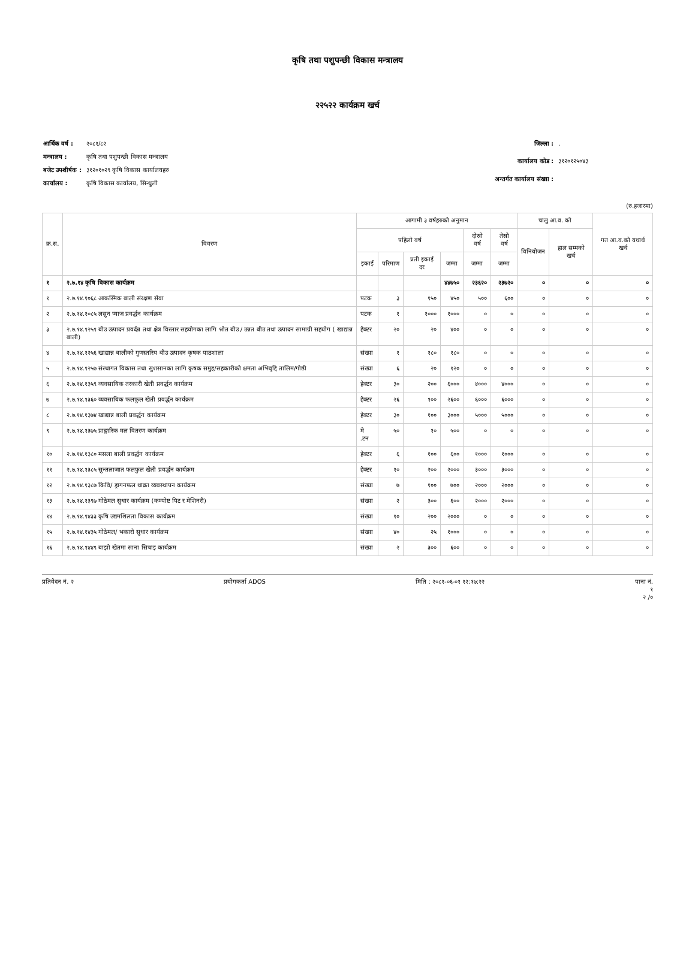कृषि तथा पशुपन्छी विकास मन्त्रालय
२२५२२ कार्यक्रम खर्च
| आर्थिक वर्ष : | २०८१/८२ |
| मन्त्रालय : | कृषि तथा पशुपन्छी विकास मन्त्रालय |
| बजेट उपशीर्षक : | ३१२०१०२९ कृषि विकास कार्यालयहरु |
| कार्यालय : | कृषि विकास कार्यालय, सिन्धुली |
| जिल्ला : | . |
| कार्यालय कोड : | ३१२०१२५०४३ |
| अन्तर्गत कार्यालय संख्या : | |
(रु.हजारमा)
| क्र.स. | विवरण | आगामी ३ वर्षहरुको अनुमान | | | | | | चालु आ.व. को | | गत आ.व.को यथार्थ खर्च |
| --- | --- | --- | --- | --- | --- | --- | --- | --- | --- | --- |
| | | पहिलो वर्ष | | | | दोस्रो वर्ष | तेस्रो वर्ष | विनियोजन | हाल सम्मको खर्च | |
| | | इकाई | परिमाण | प्रती इकाई दर | जम्मा | जम्मा | जम्मा | | | |
| १ | २.७.१४ कृषि विकास कार्यक्रम | | | | ४४७५० | २३६२० | २३७२० | ० | ० | ० |
| १ | २.७.१४.१०६८ आकस्मिक बाली संरक्षण सेवा | पटक | ३ | १५० | ४५० | ५०० | ६०० | ० | ० | ० |
| २ | २.७.१४.१०८५ लसुन प्याज प्रवर्द्धन कार्यक्रम | पटक | १ | १००० | १००० | ० | ० | ० | ० | ० |
| ३ | २.७.१४.१२५१ बीउ उत्पादन प्रवर्दन्न तथा क्षेत्र विस्तार सहयोगका लागि श्रोत बीउ / उन्नत बीउ तथा उत्पादन सामाग्री सहयोग ( खाद्यान्न बाली) | हेक्टर | २० | २० | ४०० | ० | ० | ० | ० | ० |
| ४ | २.७.१४.१२५६ खाद्यान्न बालीको गुणस्तरिय बीउ उत्पादन कृषक पाठशाला | संख्या | १ | १८० | १८० | ० | ० | ० | ० | ० |
| ५ | २.७.१४.१२५७ संस्थागत विकास तथा सुशसानका लागि कृषक समुह/सहकारीको क्षमता अभिवृद्दि तालिम/गोष्ठी | संख्या | ६ | २० | १२० | ० | ० | ० | ० | ० |
| ६ | २.७.१४.१३५९ व्यवसायिक तरकारी खेती प्रवर्द्धन कार्यक्रम | हेक्टर | ३० | २०० | ६००० | ४००० | ४००० | ० | ० | ० |
| ७ | २.७.१४.१३६० व्यवसायिक फलफूल खेती प्रवर्द्धन कार्यक्रम | हेक्टर | २६ | १०० | २६०० | ६००० | ६००० | ० | ० | ० |
| ८ | २.७.१४.१३७४ खाद्यान्न बाली प्रवर्द्धन कार्यक्रम | हेक्टर | ३० | १०० | ३००० | ५००० | ५००० | ० | ० | ० |
| ९ | २.७.१४.१३७५ प्राङ्गारिक मल वितरण कार्यक्रम | मे .टन | ५० | १० | ५०० | ० | ० | ० | ० | ० |
| १० | २.७.१४.१३८० मसला बाली प्रवर्द्धन कार्यक्रम | हेक्टर | ६ | १०० | ६०० | १००० | १००० | ० | ० | ० |
| ११ | २.७.१४.१३८५ सुन्तलाजात फलफुल खेती प्रवर्द्धन कार्यक्रम | हेक्टर | १० | २०० | २००० | ३००० | ३००० | ० | ० | ० |
| १२ | २.७.१४.१३८७ किवि/ ड्रागनफल थाक्रा व्यवस्थापन कार्यक्रम | संख्या | ७ | १०० | ७०० | २००० | २००० | ० | ० | ० |
| १३ | २.७.१४.१३९७ गोठेमल सुधार कार्यक्रम (कम्पोष्ट पिट र मेशिनरी) | संख्या | २ | ३०० | ६०० | २००० | २००० | ० | ० | ० |
| १४ | २.७.१४.१४३३ कृषि उद्यमशिलता विकास कार्यक्रम | संख्या | १० | २०० | २००० | ० | ० | ० | ० | ० |
| १५ | २.७.१४.१४३५ गोठेमल/ भकारो सुधार कार्यक्रम | संख्या | ४० | २५ | १००० | ० | ० | ० | ० | ० |
| १६ | २.७.१४.१४४९ बाझो खेतमा साना सिचाइ कार्यक्रम | संख्या | २ | ३०० | ६०० | ० | ० | ० | ० | ० |
प्रतिवेदन नं. २ प्रयोगकर्ता ADOS मिति : २०८१-०६-०१ १२:१७:२२ पाना नं.
१
२ /०